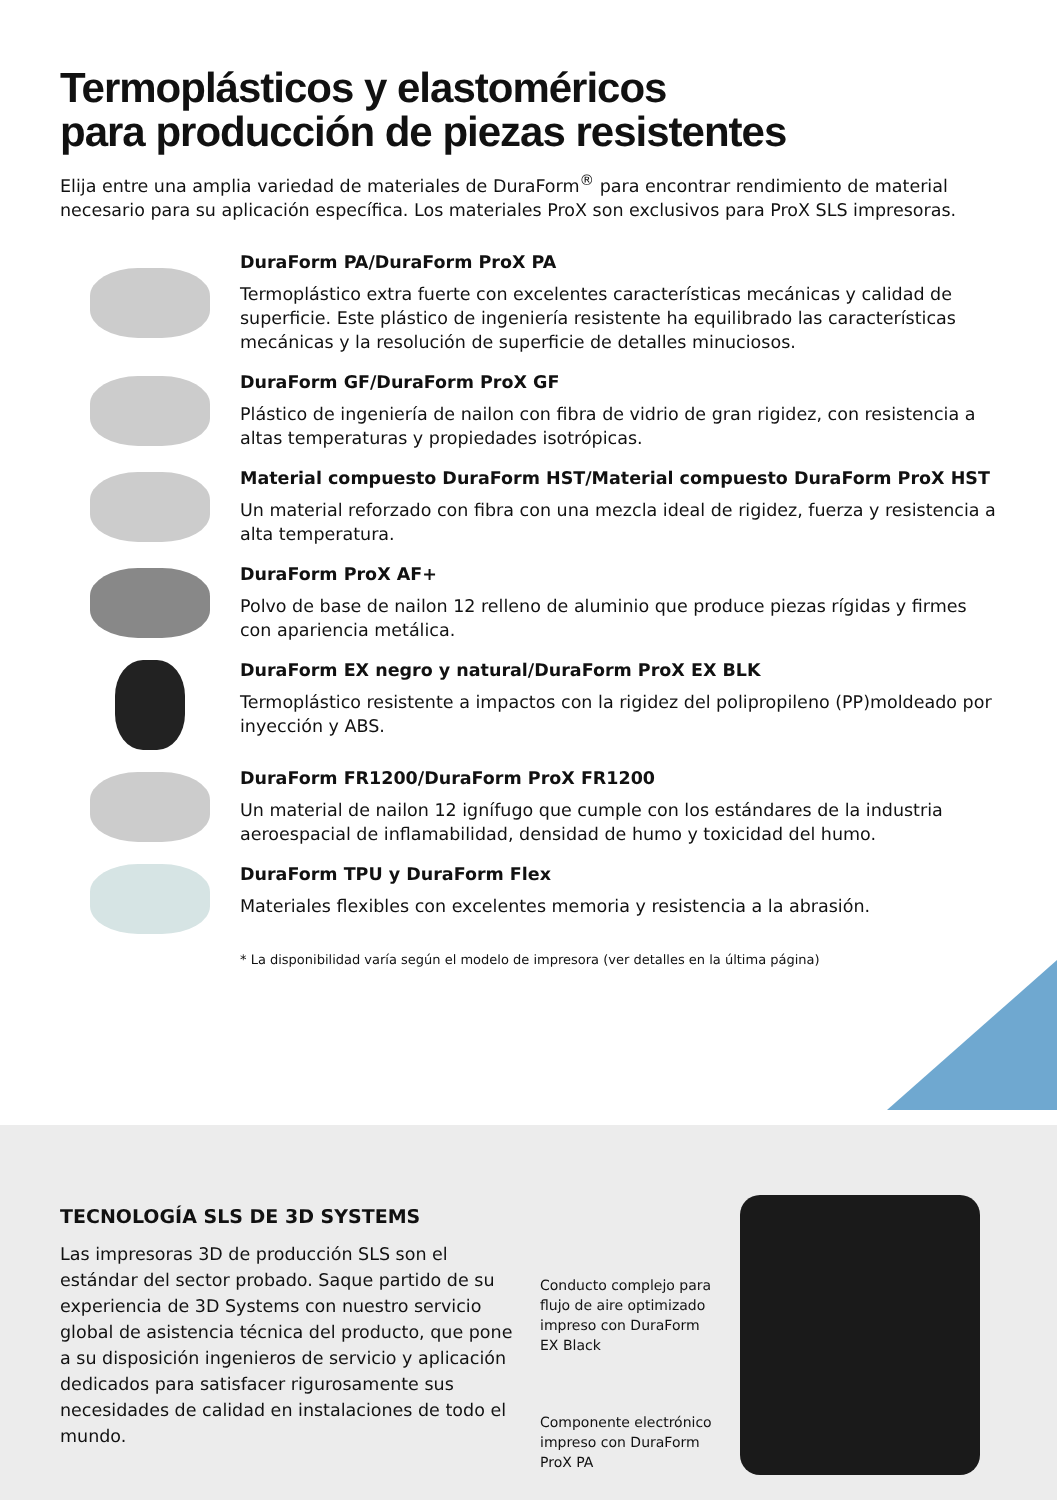Termoplásticos y elastoméricos
para producción de piezas resistentes
Elija entre una amplia variedad de materiales de DuraForm<sup>®</sup> para encontrar rendimiento de material necesario para su aplicación específica. Los materiales ProX son exclusivos para ProX SLS impresoras.
DuraForm PA/DuraForm ProX PA
Termoplástico extra fuerte con excelentes características mecánicas y calidad de superficie. Este plástico de ingeniería resistente ha equilibrado las características mecánicas y la resolución de superficie de detalles minuciosos.
DuraForm GF/DuraForm ProX GF
Plástico de ingeniería de nailon con fibra de vidrio de gran rigidez, con resistencia a altas temperaturas y propiedades isotrópicas.
Material compuesto DuraForm HST/Material compuesto DuraForm ProX HST
Un material reforzado con fibra con una mezcla ideal de rigidez, fuerza y resistencia a alta temperatura.
DuraForm ProX AF+
Polvo de base de nailon 12 relleno de aluminio que produce piezas rígidas y firmes con apariencia metálica.
DuraForm EX negro y natural/DuraForm ProX EX BLK
Termoplástico resistente a impactos con la rigidez del polipropileno (PP)moldeado por inyección y ABS.
DuraForm FR1200/DuraForm ProX FR1200
Un material de nailon 12 ignífugo que cumple con los estándares de la industria aeroespacial de inflamabilidad, densidad de humo y toxicidad del humo.
DuraForm TPU y DuraForm Flex
Materiales flexibles con excelentes memoria y resistencia a la abrasión.
* La disponibilidad varía según el modelo de impresora (ver detalles en la última página)
TECNOLOGÍA SLS DE 3D SYSTEMS
Las impresoras 3D de producción SLS son el estándar del sector probado. Saque partido de su experiencia de 3D Systems con nuestro servicio global de asistencia técnica del producto, que pone a su disposición ingenieros de servicio y aplicación dedicados para satisfacer rigurosamente sus necesidades de calidad en instalaciones de todo el mundo.
Conducto complejo para flujo de aire optimizado impreso con DuraForm EX Black
Componente electrónico impreso con DuraForm ProX PA